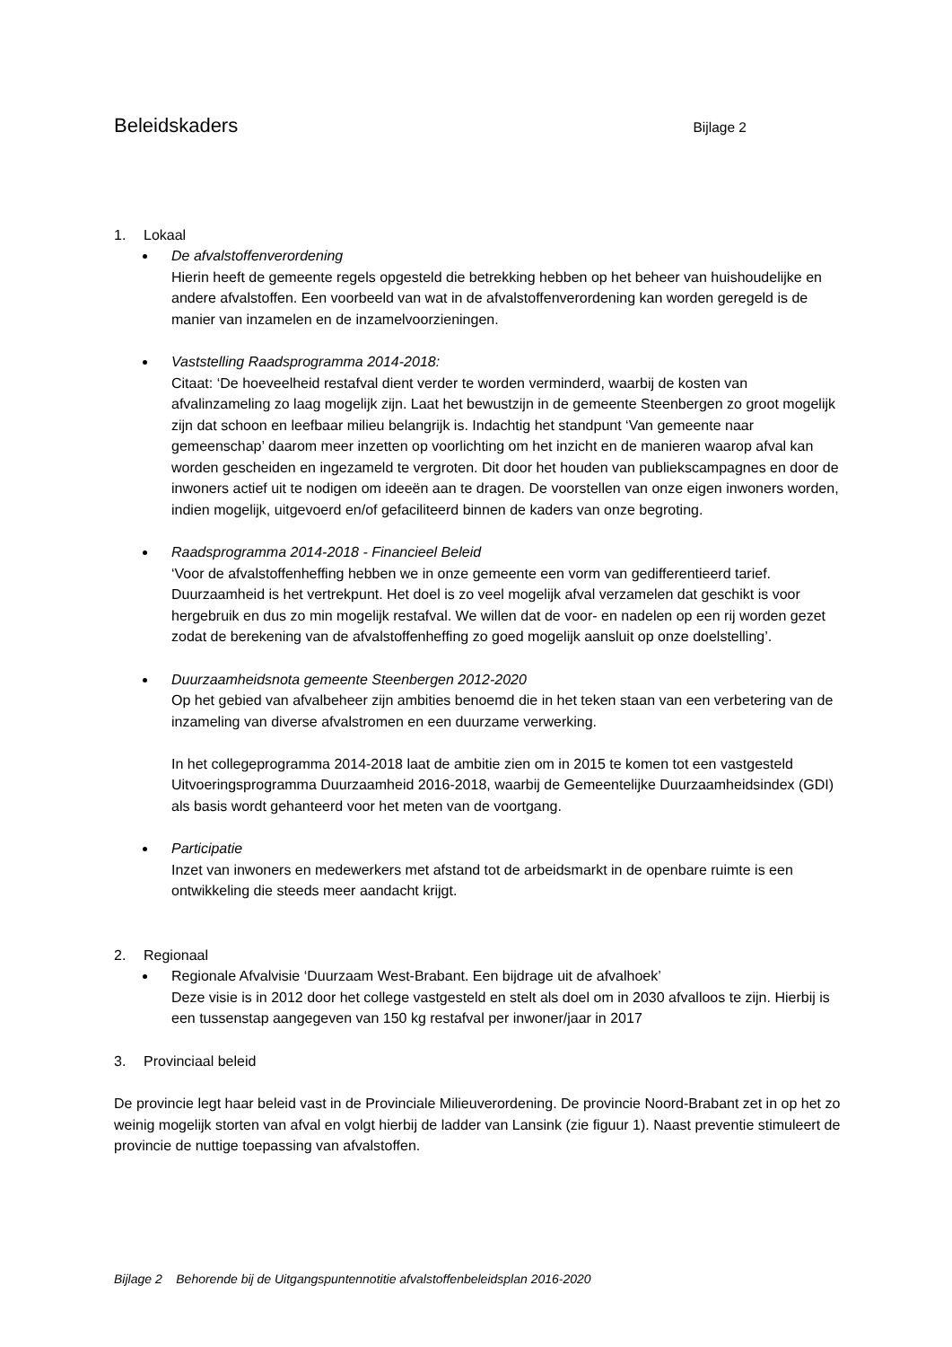Beleidskaders
Bijlage 2
1. Lokaal
De afvalstoffenverordening
Hierin heeft de gemeente regels opgesteld die betrekking hebben op het beheer van huishoudelijke en andere afvalstoffen. Een voorbeeld van wat in de afvalstoffenverordening kan worden geregeld is de manier van inzamelen en de inzamelvoorzieningen.
Vaststelling Raadsprogramma 2014-2018:
Citaat: ‘De hoeveelheid restafval dient verder te worden verminderd, waarbij de kosten van afvalinzameling zo laag mogelijk zijn. Laat het bewustzijn in de gemeente Steenbergen zo groot mogelijk zijn dat schoon en leefbaar milieu belangrijk is. Indachtig het standpunt ‘Van gemeente naar gemeenschap’ daarom meer inzetten op voorlichting om het inzicht en de manieren waarop afval kan worden gescheiden en ingezameld te vergroten. Dit door het houden van publiekscampagnes en door de inwoners actief uit te nodigen om ideeën aan te dragen. De voorstellen van onze eigen inwoners worden, indien mogelijk, uitgevoerd en/of gefaciliteerd binnen de kaders van onze begroting.
Raadsprogramma 2014-2018 - Financieel Beleid
‘Voor de afvalstoffenheffing hebben we in onze gemeente een vorm van gedifferentieerd tarief. Duurzaamheid is het vertrekpunt. Het doel is zo veel mogelijk afval verzamelen dat geschikt is voor hergebruik en dus zo min mogelijk restafval. We willen dat de voor- en nadelen op een rij worden gezet zodat de berekening van de afvalstoffenheffing zo goed mogelijk aansluit op onze doelstelling’.
Duurzaamheidsnota gemeente Steenbergen 2012-2020
Op het gebied van afvalbeheer zijn ambities benoemd die in het teken staan van een verbetering van de inzameling van diverse afvalstromen en een duurzame verwerking.
In het collegeprogramma 2014-2018 laat de ambitie zien om in 2015 te komen tot een vastgesteld Uitvoeringsprogramma Duurzaamheid 2016-2018, waarbij de Gemeentelijke Duurzaamheidsindex (GDI) als basis wordt gehanteerd voor het meten van de voortgang.
Participatie
Inzet van inwoners en medewerkers met afstand tot de arbeidsmarkt in de openbare ruimte is een ontwikkeling die steeds meer aandacht krijgt.
2. Regionaal
Regionale Afvalvisie ‘Duurzaam West-Brabant. Een bijdrage uit de afvalhoek’
Deze visie is in 2012 door het college vastgesteld en stelt als doel om in 2030 afvalloos te zijn. Hierbij is een tussenstap aangegeven van 150 kg restafval per inwoner/jaar in 2017
3. Provinciaal beleid
De provincie legt haar beleid vast in de Provinciale Milieuverordening. De provincie Noord-Brabant zet in op het zo weinig mogelijk storten van afval en volgt hierbij de ladder van Lansink (zie figuur 1). Naast preventie stimuleert de provincie de nuttige toepassing van afvalstoffen.
Bijlage 2 Behorende bij de Uitgangspuntennotitie afvalstoffenbeleidsplan 2016-2020